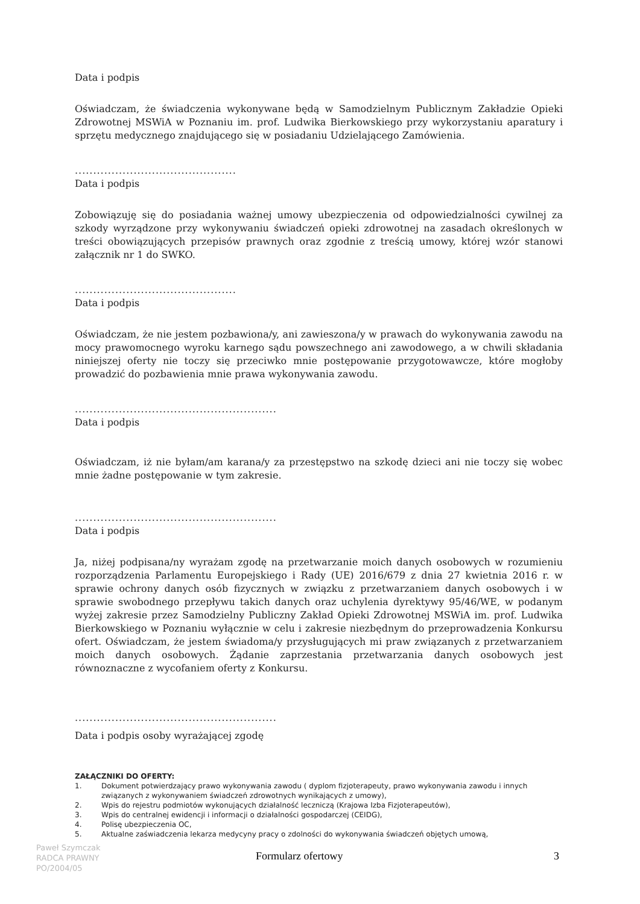Data i podpis
Oświadczam, że świadczenia wykonywane będą w Samodzielnym Publicznym Zakładzie Opieki Zdrowotnej MSWiA w Poznaniu im. prof. Ludwika Bierkowskiego przy wykorzystaniu aparatury i sprzętu medycznego znajdującego się w posiadaniu Udzielającego Zamówienia.
............................................
Data i podpis
Zobowiązuję się do posiadania ważnej umowy ubezpieczenia od odpowiedzialności cywilnej za szkody wyrządzone przy wykonywaniu świadczeń opieki zdrowotnej na zasadach określonych w treści obowiązujących przepisów prawnych oraz zgodnie z treścią umowy, której wzór stanowi załącznik nr 1 do SWKO.
............................................
Data i podpis
Oświadczam, że nie jestem pozbawiona/y, ani zawieszona/y w prawach do wykonywania zawodu na mocy prawomocnego wyroku karnego sądu powszechnego ani zawodowego, a w chwili składania niniejszej oferty nie toczy się przeciwko mnie postępowanie przygotowawcze, które mogłoby prowadzić do pozbawienia mnie prawa wykonywania zawodu.
.......................................................
Data i podpis
Oświadczam, iż nie byłam/am karana/y za przestępstwo na szkodę dzieci ani nie toczy się wobec mnie żadne postępowanie w tym zakresie.
.......................................................
Data i podpis
Ja, niżej podpisana/ny wyrażam zgodę na przetwarzanie moich danych osobowych w rozumieniu rozporządzenia Parlamentu Europejskiego i Rady (UE) 2016/679 z dnia 27 kwietnia 2016 r. w sprawie ochrony danych osób fizycznych w związku z przetwarzaniem danych osobowych i w sprawie swobodnego przepływu takich danych oraz uchylenia dyrektywy 95/46/WE, w podanym wyżej zakresie przez Samodzielny Publiczny Zakład Opieki Zdrowotnej MSWiA im. prof. Ludwika Bierkowskiego w Poznaniu wyłącznie w celu i zakresie niezbędnym do przeprowadzenia Konkursu ofert. Oświadczam, że jestem świadoma/y przysługujących mi praw związanych z przetwarzaniem moich danych osobowych. Żądanie zaprzestania przetwarzania danych osobowych jest równoznaczne z wycofaniem oferty z Konkursu.
.......................................................
Data i podpis osoby wyrażającej zgodę
ZAŁĄCZNIKI DO OFERTY:
1. Dokument potwierdzający prawo wykonywania zawodu ( dyplom fizjoterapeuty, prawo wykonywania zawodu i innych związanych z wykonywaniem świadczeń zdrowotnych wynikających z umowy),
2. Wpis do rejestru podmiotów wykonujących działalność leczniczą (Krajowa Izba Fizjoterapeutów),
3. Wpis do centralnej ewidencji i informacji o działalności gospodarczej (CEIDG),
4. Polisę ubezpieczenia OC,
5. Aktualne zaświadczenia lekarza medycyny pracy o zdolności do wykonywania świadczeń objętych umową,
Paweł Szymczak
RADCA PRAWNY
PO/2004/05
Formularz ofertowy 3